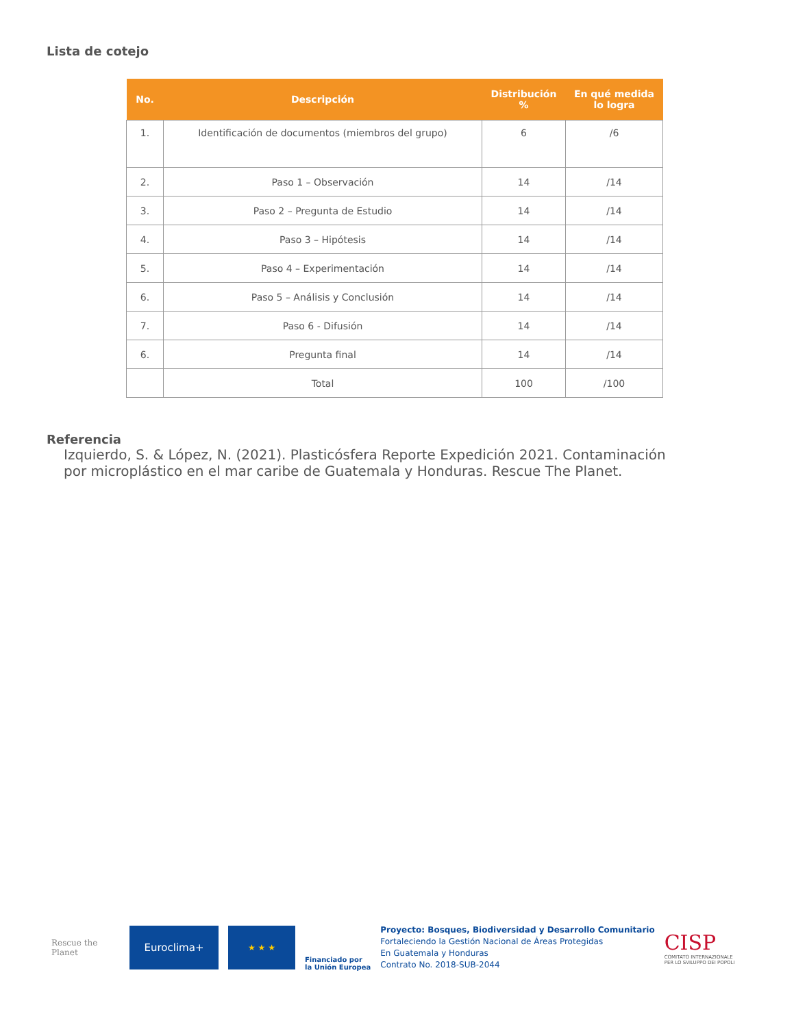Lista de cotejo
| No. | Descripción | Distribución % | En qué medida lo logra |
| --- | --- | --- | --- |
| 1. | Identificación de documentos (miembros del grupo) | 6 | /6 |
| 2. | Paso 1 – Observación | 14 | /14 |
| 3. | Paso 2 – Pregunta de Estudio | 14 | /14 |
| 4. | Paso 3 – Hipótesis | 14 | /14 |
| 5. | Paso 4 – Experimentación | 14 | /14 |
| 6. | Paso 5 – Análisis y Conclusión | 14 | /14 |
| 7. | Paso 6 - Difusión | 14 | /14 |
| 6. | Pregunta final | 14 | /14 |
| | Total | 100 | /100 |
Referencia
Izquierdo, S. & López, N. (2021). Plasticósfera Reporte Expedición 2021. Contaminación por microplástico en el mar caribe de Guatemala y Honduras. Rescue The Planet.
Rescue the Planet
Euroclima+
★ ★ ★
Financiado por
la Unión Europea
Proyecto: Bosques, Biodiversidad y Desarrollo Comunitario
Fortaleciendo la Gestión Nacional de Áreas Protegidas
En Guatemala y Honduras
Contrato No. 2018-SUB-2044
CISP
COMITATO INTERNAZIONALE
PER LO SVILUPPO DEI POPOLI